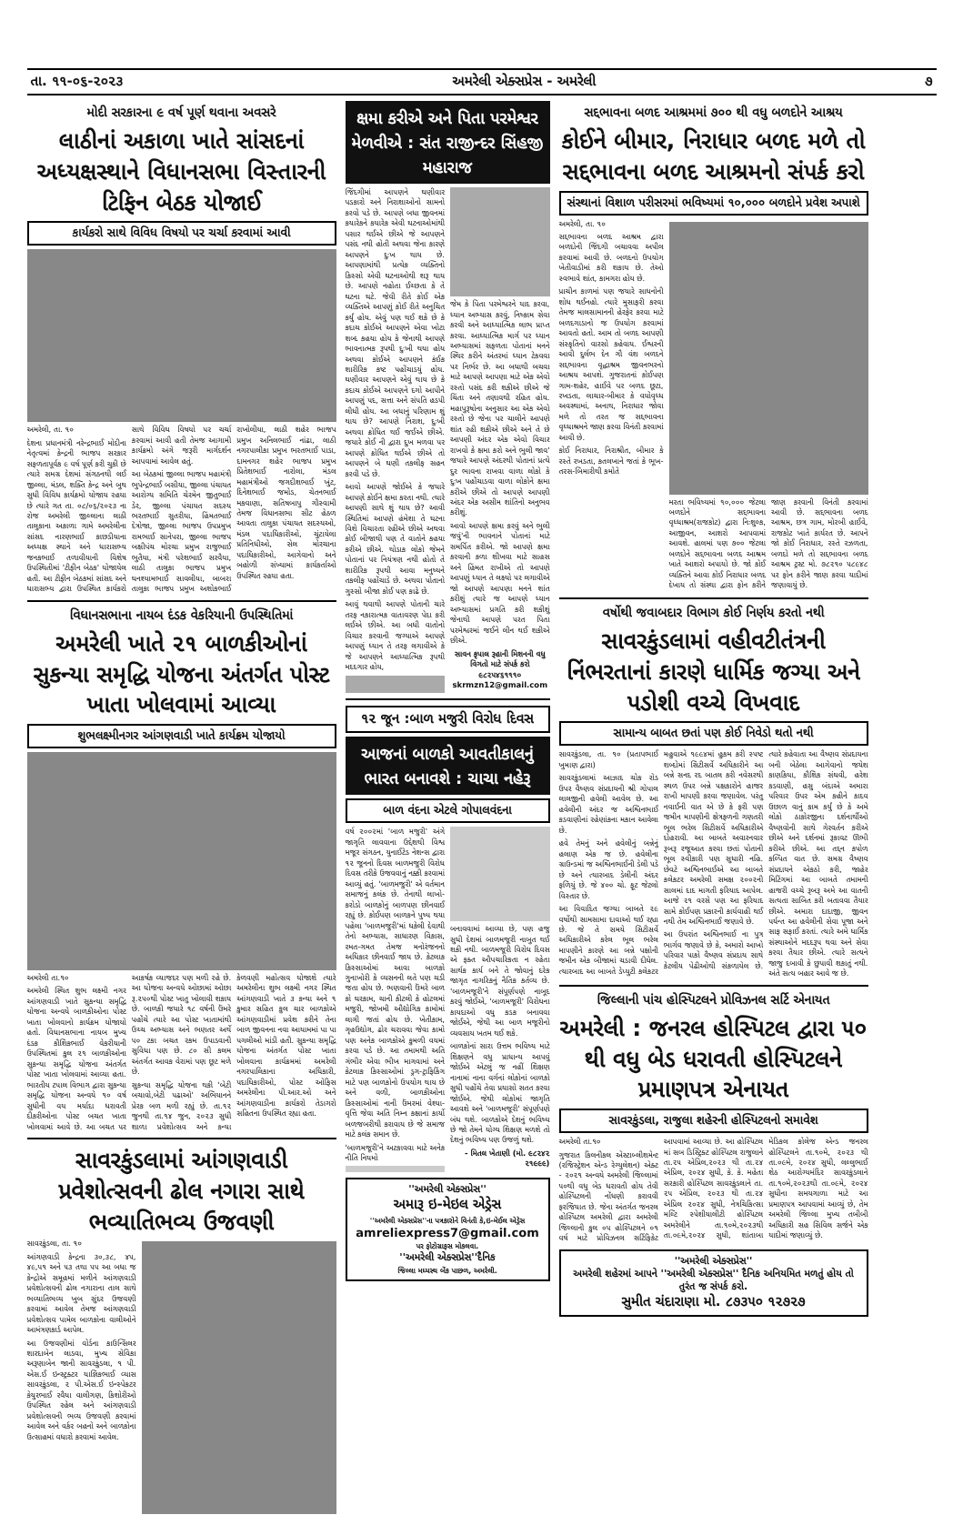તા. ૧૧-૦૬-૨૦૨૩ અમરેલી એક્સપ્રેસ - અમરેલી ૭
મોદી સરકારના ૯ વર્ષ પૂર્ણ થવાના અવસરે
લાઠીનાં અકાળા ખાતે સાંસદનાં અધ્યક્ષસ્થાને વિધાનસભા વિસ્તારની ટિફિન બેઠક યોજાઈ
કાર્યકરો સાથે વિવિધ વિષયો પર ચર્ચા કરવામાં આવી
અમરેલી, તા. ૧૦
દેશના પ્રધાનમંત્રી નરેન્દ્રભાઈ મોદીના નેતૃત્વમાં કેન્દ્રની ભાજપ સરકાર સફળતાપૂર્વક ૯ વર્ષ પૂર્ણ કરી ચુકી છે ત્યારે સમગ્ર દેશમાં સંગઠનથી લઈ જીલ્લા, મંડલ, શક્તિ કેન્દ્ર અને બુથ સુધી વિવિધ કાર્યક્રમો યોજાય રહયા છે ત્યારે ગત તા. ૦૮/૦૬/૨૦૨૩ ના રોજ અમરેલી જીલ્લાના લાઠી તાલુકાના અકાળા ગામે અમરેલીના સાંસદ નારણભાઈ કાછડીયાના અધ્યક્ષ સ્થાને અને ધારાસભ્ય જનકભાઈ તળાવીયાની વિશેષ ઉપસ્થિતીમાં 'ટીફીન બેઠક' યોજાયેલ હતી. આ ટીફીન બેઠકમાં સાંસદ અને ધારાસભ્ય દ્વારા ઉપસ્થિત કાર્યકરો સાથે વિવિધ વિષયો પર ચર્ચા કરવામાં આવી હતી તેમજ આગામી કાર્યક્રમો અંગે જરૂરી માર્ગદર્શન આપવામાં આવેલ હતું.
આ બેઠકમાં જીલ્લા ભાજપ મહામંત્રી ભુપેન્દ્રભાઈ બસીયા, જીલ્લા પંચાયત આરોગ્ય સમિતિ ચેરમેન જીતુભાઈ ડેર, જીલ્લા પંચાયત સદસ્ય ભરતભાઈ સુતરીયા, હિંમતભાઈ દેત્રોજા, જીલ્લા ભાજપ ઉપપ્રમુખ રામભાઈ સાનેપરા, જીલ્લા ભાજપ બક્ષીપંચ મોરચા પ્રમુખ રાજુભાઈ ભુતૈયા, મંત્રી પરેશભાઈ સરવૈયા, લાઠી તાલુકા ભાજપ પ્રમુખ ઘનશ્યામભાઈ સાવલીયા, બાબરા તાલુકા ભાજપ પ્રમુખ અશોકભાઈ રાખોલીયા, લાઠી શહેર ભાજપ પ્રમુખ અનિલભાઈ નાંઢા, લાઠી નગરપાલીકા પ્રમુખ ભરતભાઈ પાડા, દામનગર શહેર ભાજપ પ્રમુખ પ્રિતેશભાઈ નારોલા, મંડલ મહામંત્રીઓ જગદીશભાઈ ખુંટ, દિનેશભાઈ જમોડ, ચેતનભાઈ મકવાણા, સતિષબાપુ ગૌસ્વામી તેમજ વિધાનસભા સીટ હેઠળ આવતા તાલુકા પંચાયત સદસ્યઓ, મંડલ પદાધિકારીઓ, ચુંટાયેલા પ્રતિનિધીઓ, સેલ મોરચાના પદાધિકારીઓ, આગેવાનો અને બહોળી સંખ્યામાં કાર્યકર્તાઓ ઉપસ્થિત રહયા હતા.
વિધાનસભાના નાયબ દંડક વેકરિયાની ઉપસ્થિતિમાં
અમરેલી ખાતે ૨૧ બાળકીઓનાં સુકન્યા સમૃદ્ધિ યોજના અંતર્ગત પોસ્ટ ખાતા ખોલવામાં આવ્યા
શુભલક્ષ્મીનગર આંગણવાડી ખાતે કાર્યક્રમ યોજાયો
અમરેલી તા.૧૦
અમરેલી સ્થિત શુભ લક્ષ્મી નગર આંગણવાડી ખાતે સુકન્યા સમૃદ્ધિ યોજના અન્વયે બાળકીઓના પોસ્ટ ખાતા ખોલવાનો કાર્યક્રમ યોજાયો હતો. વિધાનસભાના નાયબ મુખ્ય દંડક કૌશિકભાઈ વેકરીયાની ઉપસ્થિતમાં કુલ ૨૧ બાળકીઓના સુકન્યા સમૃદ્ધિ યોજના અંતર્ગત પોસ્ટ ખાતા ખોલવામાં આવ્યા હતા. ભારતીય ટપાલ વિભાગ દ્વારા સુકન્યા સમૃદ્ધિ યોજના અન્વયે ૧૦ વર્ષ સુધીની વય મર્યાદા ધરાવતી દીકરીઓના પોસ્ટ બચત ખાતા ખોલવામાં આવે છે. આ બચત પર આકર્ષક વ્યાજદર પણ મળી રહે છે. આ યોજના અન્વયે ઓછામાં ઓછા રૂ.૨૫૦થી પોસ્ટ ખાતુ ખોલાવી શકાય છે. બાળકી જયારે ૧૮ વર્ષની ઉંમરે પહોંચે ત્યારે આ પોસ્ટ ખાતામાંથી ઉચ્ચ અભ્યાસ અને ભણતર અર્થે ૫૦ ટકા બચત રકમ ઉપાડવાની સુવિધા પણ છે. ૮૦ સી કલમ અંતર્ગત આવક વેરામાં પણ છૂટ મળે છે.
સુકન્યા સમૃદ્ધિ યોજના થકી 'બેટી બચાવો,બેટી પઢાઓ' અભિયાનને પ્રેરક બળ મળી રહ્યું છે. તા.૧૨ જુનથી તા.૧૪ જુન, ૨૦૨૩ સુધી શાળા પ્રવેશોત્સવ અને કન્યા કેળવણી મહોત્સવ યોજાશે ત્યારે અમરેલીના શુભ લક્ષ્મી નગર સ્થિત આંગણવાડી ખાતે ૩ કન્યા અને ૧ કુમાર સહિત કુલ ચાર બાળકોએ આંગણવાડીમાં પ્રવેશ કરીને તેના બાળ જીવનના નવા આયામમાં પા પા પગલીઓ માંડી હતી. સુકન્યા સમૃદ્ધિ યોજના અંતર્ગત પોસ્ટ ખાતા ખોલવાના કાર્યક્રમમાં અમરેલી નગરપાલિકાના અધિકારી, પદાધિકારીઓ, પોસ્ટ ઓફિસ અમરેલીના પી.આર.ઓ અને આંગણવાડીના કાર્યકરો તેડાગરો સહિતના ઉપસ્થિત રહ્યા હતા.
સાવરકુંડલામાં આંગણવાડી પ્રવેશોત્સવની ઢોલ નગારા સાથે ભવ્યાતિભવ્ય ઉજવણી
સાવરકુંડલા, તા. ૧૦
આંગણવાડી કેન્દ્રના ૩૦,૩૮, ૪૫, ૪૯,૫૧ અને ૫૩ તથા ૫૫ આ બધા જ કેન્દ્રોએ સમૂહમાં મળીને આંગણવાડી પ્રવેશોત્સવની ઢોલ નગારાના તાલ સાથે ભવ્યાતિભવ્ય ખુબ સુંદર ઉજવણી કરવામાં આવેલ તેમજ આંગણવાડી પ્રવેશોત્સવ પામેલ બાળકોના વાલીઓને આમંત્રણકાર્ડ આપેલ.
આ ઉજવણીમાં વોર્ડના કાઉન્સિલર શારદાબેન લાડવા, મુખ્ય સેવિકા અરૂણાબેન જાની સાવરકુંડલા, ૧ પી. એસ.ઈ ઇન્સ્ટ્રક્ટર યાજ્ઞિકભાઈ વ્યાસ સાવરકુંડલા, ૨ પી.એસ.ઈ ઇન્સ્પેકટર કેયુરભાઈ રવૈયા વાલીગણ, કિશોરીઓ ઉપસ્થિત રહેલ અને આંગણવાડી પ્રવેશોત્સવની ભવ્ય ઉજવણી કરવામાં આવેલ અને વર્કર બહનો અને બાળકોના ઉત્સાહમાં વધારો કરવામાં આવેલ.
ક્ષમા કરીએ અને પિતા પરમેશ્વર મેળવીએ : સંત રાજીન્દર સિંહજી મહારાજ
જિંદગીમાં આપણને ઘણીવાર પડકારો અને નિરાશાઓનો સામનો કરવો પડે છે. આપણે બધા જીવનમાં કયારેકને કયારેક એવી ઘટનાઓમાંથી પસાર થઈએ છીએ જે આપણને પસંદ નથી હોતી અથવા જેના કારણે આપણને દુઃખ થાય છે. આપણામાંથી પ્રત્યેક વ્યક્તિનો કિસ્સો એવી ઘટનાઓથી શરૂ થાય છે. આપણે નહોતા ઈચ્છતા કે તે ઘટના ઘટે. જેવી રીતે કોઈ એક વ્યક્તિએ આપણું કોઈ રીતે અનુચિત કર્યું હોય. એવું પણ થઈ શકે છે કે કદાચ કોઈએ આપણને એવા ખોટા શબ્દ કહયા હોય કે જેનાથી આપણે ભાવનાત્મક રૂપથી દુઃખી થયા હોય અથવા કોઈએ આપણને કંઈક શારીરિક કષ્ટ પહોંચાડયું હોય. ઘણીવાર આપણને એવું થાય છે કે કદાચ કોઈએ આપણને દગો આપીને આપણું પદ, સત્તા અને સંપતિ હડપી લીધી હોય. આ બધાનું પરિણામ શું થાય છે? આપણે નિરાશ, દુઃખી અથવા ક્રોધિત થઈ જઈએ છીએ. જયારે કોઈ ની દ્વારા દુખ મળવા પર આપણે ક્રોધિત થઈએ છીએ તો આપણને બે ઘણી તકલીફ સહન કરવી પડે છે.
આવો આપણે જોઈએ કે જયારે આપણે કોઈને ક્ષમા કરતા નથી. ત્યારે આપણી સાથે શું થાય છે? આવી સ્થિતિમાં આપણે હંમેશા તે ઘટના વિશે વિચારતા રહીએ છીએ અથવા કોઈ બીજાથી પણ તે વાતોને કહયા કરીએ છીએ. થોડાક લોકો જેમને પોતાનાં પર નિયંત્રણ નથી હોતો તે શારીરિક રૂપથી આવા મનુષ્યને તકલીફ પહોંચાડે છે. અથવા પોતાનો ગુસ્સો બીજા કોઈ પણ કાઢે છે.
આવું થવાથી આપણે પોતાની ચારે તરફ નકારાત્મક વાતાવરણ પેદા કરી લઈએ છીએ. આ બધી વાતોનો વિચાર કરવાની જગ્યાએ આપણે આપણું ધ્યાન તે તરફ લગાવીએ કે જે આપણને આધ્યાત્મિક રૂપથી મદદગાર હોય,
જેમ કે પિતા પરમેશ્વરને યાદ કરવા, ધ્યાન અભ્યાસ કરવું, નિષ્કામ સેવા કરવી અને આધ્યાત્મિક લાભ પ્રાપ્ત કરવા. આધ્યાત્મિક માર્ગ પર ધ્યાન અભ્યાસમાં સફળતા પોતાનાં મનને સ્થિર કરીને અંતરમાં ધ્યાન ટેકવવા પર નિર્ભર છે. આ બધાથી બચવા માટે આપણે આપણા માટે એક એવો રસ્તો પસંદ કરી શકીએ છીએ જે ચિંતા અને તણાવથી રહિત હોય. મહાપુરૂષોના અનુસાર આ એક એવો રસ્તો છે જેના પર ચાલીને આપણે શાંત રહી શકીએ છીએ અને તે છે આપણી અંદર એક એવો વિચાર રાખવો કે ક્ષમા કરો અને ભુલી જાવ' જયારે આપણે અંદરથી પોતાનાં પ્રત્યે દુર ભાવના રાખવા વાળા લોકો કે દુઃખ પહોંચાડવા વાળા લોકોને ક્ષમા કરીએ છીએ તો આપણે આપણી અંદર એક અસીમ શાંતિનો અનુભવ કરીશું.
આવો આપણે ક્ષમા કરવું અને ભુલી જવું'ની ભાવનાને પોતાનાં માટે સમર્પિત કરીએ. જો આપણે ક્ષમા કરવાની કળા શીખવા માટે સાહસ અને હિંમત રાખીએ તો આપણે આપણું ધ્યાન તે લક્ષ્યો પર લગાવીએ જો આપણે આપણા મનને શાંત કરીશું ત્યારે જ આપણે ધ્યાન અભ્યાસમાં પ્રગતિ કરી શકીશું જેનાથી આપણે પરત પિતા પરમેશ્વરમાં જઈને લીન થઈ શકીએ છીએ.
સાવન કૃપાલ રૂહાની મિશનની વધુ વિગતો માટે સંપર્ક કરો ૯૮૨૫૪૬૧૧૧૦ skrmzn12@gmail.com
૧૨ જૂન :બાળ મજુરી વિરોધ દિવસ
આજનાં બાળકો આવતીકાલનું ભારત બનાવશે : ચાચા નહેરૂ
બાળ વંદના એટલે ગોપાલવંદના
વર્ષ ૨૦૦૨માં 'બાળ મજુરી' અંગે જાગૃતિ લાવવાના ઉદ્દેશથી વિશ્વ મજૂર સંગઠન, યુનાઈટેડ નેશન્સ દ્વારા ૧૨ જૂનનો દિવસ બાળમજુરી વિરોધ દિવસ તરીકે ઉજવવાનું નક્કી કરવામાં આવ્યું હતું. 'બાળમજુરી' એ વર્તમાન સમાજનું કલંક છે. તેનાથી લાખો-કરોડો બાળકોનું બાળપણ છીનવાઈ રહ્યું છે. કોઈપણ બાળકને પુષ્પ થયા પહેલા 'બાળમજુરી'માં ધકેલી દેવાથી તેનો અભ્યાસ, સાધારણ વિકાસ, રમત-ગમત તેમજ મનોરંજનનો અધિકાર છીનવાઈ જાય છે. કેટલાક કિસ્સાઓમાં આવા બાળકો ગુનાખોરી કે વ્યસનની લતે પણ ચડી જતા હોય છે. ભણવાની ઉંમરે બાળ કો ઘરકામ, ચાની કીટલી કે હોટલમાં મજુરી, જોખમી ઔદ્યોગિક કામોમાં લાગી જતાં હોય છે. ખેતીકામ, ગૃહઉદ્યોગ, ઢોર ચરાવવા જેવા કામો પણ અનેક બાળકોએ કુમળી વયમાં કરવા પડે છે. આ તમામથી અતિ ગંભીર એવા ભીખ માગવામાં અને કેટલાક કિસ્સાઓમાં ડ્રગ-ટ્રાફિકિંગ માટે પણ બાળકોનો ઉપયોગ થાય છે અને વળી, બાળકીઓના કિસ્સાઓમાં નાની ઉંમરમાં વેશ્યા-વૃત્તિ જેવા અતિ નિમ્ન કક્ષાનાં કાર્યો બળજબરીથી કરાવાય છે જે સમાજ માટે કલંક સમાન છે.
'બાળમજૂરી'ને અટકાવવા માટે અનેક નીતિ નિયમો
બનાવવામાં આવ્યા છે, પણ હજુ સુધી દેશમાં બાળમજૂરી નાબુત થઈ શકી નથી. બાળમજૂરી વિરોધ દિવસ એ ફક્ત ઔપચારિકતા ન રહેતા સાર્થક કાર્ય બને તે જોવાનું દરેક જાગૃત નાગરિકનું નૈતિક કર્તવ્ય છે. 'બાળમજૂરી'ને સંપૂર્ણપણે નાબૂદ કરવું જોઈએ, 'બાળમજૂરી' વિરોધના કાયદાઓ વધુ કડક બનાવવા જોઈએ, જેથી આ બાળ મજૂરીનો વ્યવસાય ખતમ થઈ શકે.
બાળકોનાં સારા ઉત્તમ ભવિષ્ય માટે શિક્ષણને વધુ પ્રાધાન્ય આપવું જોઈએ એટલું જ નહીં શિક્ષણ નાનામાં નાના વર્ગનાં લોકોનાં બાળકો સુધી પહોંચે તેવા પ્રયાસો સતત કરવા જોઈએ. જેથી લોકોમાં જાગૃતિ આવશે અને 'બાળમજૂરી' સંપૂર્ણપણે બંધ થશે. બાળકોએ દેશનું ભવિષ્ય છે જો તેમને યોગ્ય શિક્ષણ મળશે તો દેશનું ભવિષ્ય પણ ઉજળું થશે.
- મિતલ ખેતાણી (મો. ૯૮૨૪૨ ૨૧૯૯૯)
''અમરેલી એક્સપ્રેસ''
અમારૂ ઇ-મેઇલ એડ્રેસ
''અમરેલી એક્સપ્રેસ''ના પત્રકારોને વિનંતી કે,ઇ-મેઈલ એડ્રેસ
amreliexpress7@gmail.com
પર ફોટોગ્રાફસ મોકલવા.
''અમરેલી એક્સપ્રેસ''દૈનિક
જિલ્લા મધ્યસ્થ બેંક પાછળ, અમરેલી.
સદ્દભાવના બળદ આશ્રમમાં ૭૦૦ થી વધુ બળદોને આશ્રય
કોઈને બીમાર, નિરાધાર બળદ મળે તો સદ્દભાવના બળદ આશ્રમનો સંપર્ક કરો
સંસ્થાનાં વિશાળ પરીસરમાં ભવિષ્યમાં ૧૦,૦૦૦ બળદોને પ્રવેશ અપાશે
અમરેલી, તા. ૧૦
સદ્દભાવના બળદ આશ્રમ દ્વારા બળદોની જિંદગી બચાવવા અપીલ કરવામાં આવી છે. બળદનો ઉપયોગ ખેતીવાડીમાં કરી શકાય છે. તેઓ સ્વભાવે શાંત, કામગરા હોય છે.
પ્રાચીન કાળમાં પણ જયારે સાધનોની શોધ થઈનહો. ત્યારે મુસાફરી કરવા તેમજ માલસામાનની હેરફેર કરવા માટે બળદગાડાનો જ ઉપયોગ કરવામાં આવતો હતો. આમ તો બળદ આપણી સંસ્કૃતિનો વારસો કહેવાય. ઈશ્વરની આવી દુર્લભ દેન ગૌ વંશ બળદને સદ્દભાવના વૃદ્ધાશ્રમ જીવનભરનો આશ્રય આપશે. ગુજરાતનાં કોઈપણ ગામ-શહેર, હાઈવે પર બળદ છૂટા, રખડતા, લાચાર-બીમાર કે વયોવૃધ્ધ અવસ્થામાં, અનાથ, નિરાધાર જોવા મળે તો તરત જ સદ્દભાવના વૃધ્ધાશ્રમને જાણ કરવા વિનંતી કરવામાં આવી છે.
કોઈ નિરાધાર, નિરાશ્રીત, બીમાર કે રસ્તે રખડતા, કતલખાને જતાં કે ભૂખ-તરસ-બિમારીથી કમોતે
મરતા ભવિષ્યમાં ૧૦,૦૦૦ જેટલા બળદોને સદ્દભાવના વૃધ્ધાશ્રમ(રાજકોટ) દ્વારા નિઃશુલ્ક, આજીવન, આશરો આપવામાં આવશે. હાલમાં પણ ૭૦૦ જેટલા બળદોને સદ્દભાવના બળદ આશ્રમ ખાતે આશરો અપાયો છે. જો કોઈ વ્યક્તિને આવા કોઈ નિરાધાર બળદ દેખાય તો સંસ્થા દ્વારા ફોન કરીને જાણ કરવાની વિનંતી કરવામાં આવી છે. સદ્દભાવના બળદ આશ્રમ, છત્ર ગામ, મોરબી હાઈવે, રાજકોટ ખાતે કાર્યરત છે. આપને જો કોઈ નિરાધાર, રસ્તે રઝળતા, બળદો મળે તો સદ્દભાવના બળદ આશ્રમ ટ્રસ્ટ મો. ૭૮૨૧૦ ૫૮૯૪૮ પર ફોન કરીને જાણ કરવા યાદીમાં જણાવાયું છે.
વર્ષોથી જવાબદાર વિભાગ કોઈ નિર્ણય કરતો નથી
સાવરકુંડલામાં વહીવટીતંત્રની નિંભરતાનાં કારણે ધાર્મિક જગ્યા અને પડોશી વચ્ચે વિખવાદ
સામાન્ય બાબત છતાં પણ કોઈ નિવેડો થતો નથી
સાવરકુંડલા, તા. ૧૦ (પ્રતાપભાઈ ખુમાણ દ્વારા)
સાવરકુંડલામાં આઝાદ ચોક રોડ ઉપર વૈષ્ણવ સંપ્રદાયની શ્રી ગોપાલ લાલજીની હવેલી આવેલ છે. આ હવેલીની અંદર જ અશ્વિનભાઈ કડવાણીનાં રહેણાંકના મકાન આવેલા છે.
હવે તેમનું અને હવેલીનું બન્નેનું હલાણ એક જ છે. હવેલીના ગ્રાઉન્ડમાં જ અશ્વિનભાઈની ડેલી પડે છે અને ત્યારબાદ ડેલીની અંદર ફળિયું છે. જે ૪૦૦ ચો. ફૂટ જેટલો વિસ્તાર છે.
આ વિવાદિત જગ્યા બાબતે ૨૯ વર્ષોથી સામસામા દાવાઓ થઈ રહ્યા છે. જે તે સમયે સિટીસર્વે અધિકારીએ કરેલ ભૂલ ભરેલ માપણીને કારણે આ બન્ને પક્ષોની જમીન એક બીજામાં ચડાવી દીધેલ. ત્યારબાદ આ બાબતે ડેપ્યુટી કલેકટર મહુવાએ ૧૯૯૪માં હુકમ કરી સ્પષ્ટ શબ્દોમાં સિટીસર્વે અધિકારીને આ બન્ને સનદ રદ બાતલ કરી નવેસરથી સ્થળ ઉપર બન્ને પક્ષકારોને હાજર રાખી માપણી કરવા જણાવેલ. પરંતુ નવાઈની વાત એ છે કે ફરી પણ જમીન માપણીની ક્ષેત્રફળની ગણતરી ભૂલ ભરેલ સિટીસર્વે અધિકારીએ દોહરાવી. આ બાબતે અવારનવાર રૂબરૂ રજૂઆત કરવા છતાં પોતાની ભૂલ સ્વીકારી પણ સુધારી નહિ. છેવટે અશ્વિનભાઈએ આ બાબતે કલેકટર અમરેલી સમક્ષ ૨૦૦૨ની સાલમાં દાદ માગતી ફરિયાદ આપેલ. આજે ૨૧ વરસે પણ આ ફરિયાદ સામે કોઈપણ પ્રકારની કાર્યવાહી થઈ નથી તેમ અશ્વિનભાઈ જણાવે છે.
આ ઉપરાંત અશ્વિનભાઈ ના પુત્ર ભાર્ગવ જણાવે છે કે, અમારો આખો પરિવાર પાકો વૈષ્ણવ સંપ્રદાય સાથે કેટલીય પેઢીઓથી સંકળાયેલ છે. ત્યારે કહેવાતા આ વૈષ્ણવ સંપ્રદાયના બની બેઠેલા આગેવાનો જયેશ કાણકિયા, કૌશિક સંઘવી, હરેશ કડવાણી, હસુ બંદાએ અમારા પરિવાર ઉપર એમ કહીને કાદવ ઉછાળ વાનું કામ કર્યું છે કે અમે લોકો ઠાકોરજીના દર્શનાર્થીઓ વૈષ્ણવોની સાથે ગેરવર્તન કરીએ છીએ અને દર્શનમાં રૂકાવટ ઊભી કરીએ છીએ. આ તદ્દન કપોળ કલ્પિત વાત છે. સમગ્ર વૈષ્ણવ સંપ્રદાયને એકઠો કરી, જાહેર મિટિંગમાં આ બાબતે તમામની હાજરી વચ્ચે રૂબરૂ અમે આ વાતની સત્યતા સાબિત કરી બતાવવા તૈયાર છીએ. અમારા દાદાજી, જીવન પર્યન્ત આ હવેલીની સેવા પૂજા અને સાફ સફાઈ કરતાં. ત્યારે અમે ધાર્મિક સંસ્થાઓને મદદરૂપ થવા અને સેવા કરવા તૈયાર છીએ. ત્યારે સત્યને જાજુ દબાવી કે છુપાવી શકાતું નથી. અંતે સત્ય બહાર આવે જ છે.
જિલ્લાની પાંચ હોસ્પિટલને પ્રોવિઝનલ સર્ટિ એનાયત
અમરેલી : જનરલ હોસ્પિટલ દ્વારા ૫૦ થી વધુ બેડ ધરાવતી હોસ્પિટલને પ્રમાણપત્ર એનાયત
સાવરકુંડલા, રાજુલા શહેરની હોસ્પિટલનો સમાવેશ
અમરેલી તા.૧૦
ગુજરાત કિલનીકલ એસ્ટાબ્લીશમેન્ટ (રજિસ્ટ્રેશન એન્ડ રેગ્યુલેશન) એક્ટ - ૨૦૨૧ અન્વયે અમરેલી જિલ્લામાં ૫૦થી વધુ બેડ ધરાવતી હોય તેવી હોસ્પિટલની નોંધણી કરાવવી ફરજિયાત છે. જેના અંતર્ગત જનરલ હોસ્પિટલ અમરેલી દ્વારા અમરેલી જિલ્લાની કુલ ૦૫ હોસ્પિટલને ૦૧ વર્ષ માટે પ્રોવિઝનલ સર્ટિફિકેટ આપવામાં આવ્યા છે. આ હોસ્પિટલ માં સબ ડિસ્ટ્રિક્ટ હોસ્પિટલ રાજુલાને તા.૨૫ એપ્રિલ,૨૦૨૩ થી તા.૨૪ એપ્રિલ, ૨૦૨૪ સુધી, કે. કે. મહેતા સરકારી હોસ્પિટલ સાવરકુંડલાને તા. ૨૫ એપ્રિલ, ૨૦૨૩ થી તા.૨૪ એપ્રિલ ૨૦૨૪ સુધી, નેત્રચિકિત્સા મલ્ટિ સ્પેશીયાલીટી હોસ્પિટલ અમરેલીને તા.૧૦મે,૨૦૨૩થી તા.૦૯મે,૨૦૨૪ સુધી, શાંતાબા મેડિકલ કોલેજ એન્ડ જનરલ હોસ્પિટલને તા.૧૦મે, ૨૦૨૩ થી તા.૦૯મે, ૨૦૨૪ સુધી, લલ્લુભાઈ શેઠ આરોગ્યમંદિર સાવરકુંડલાને તા.૧૦મે,૨૦૨૩થી તા.૦૯મે, ૨૦૨૪ સુધીના સમયગાળા માટે આ પ્રમાણપત્ર આપવામાં આવ્યું છે, તેમ અમરેલી જિલ્લા મુખ્ય તબીબી અધિકારી સહ સિવિલ સર્જને એક યાદીમાં જણાવ્યું છે.
''અમરેલી એક્સપ્રેસ''
અમરેલી શહેરમાં આપને ''અમરેલી એક્સપ્રેસ'' દૈનિક અનિયમિત મળતું હોય તો તુરંત જ સંપર્ક કરો.
સુમીત ચંદારાણા મો. ૮૭૩૫૦ ૧૨૭૨૭